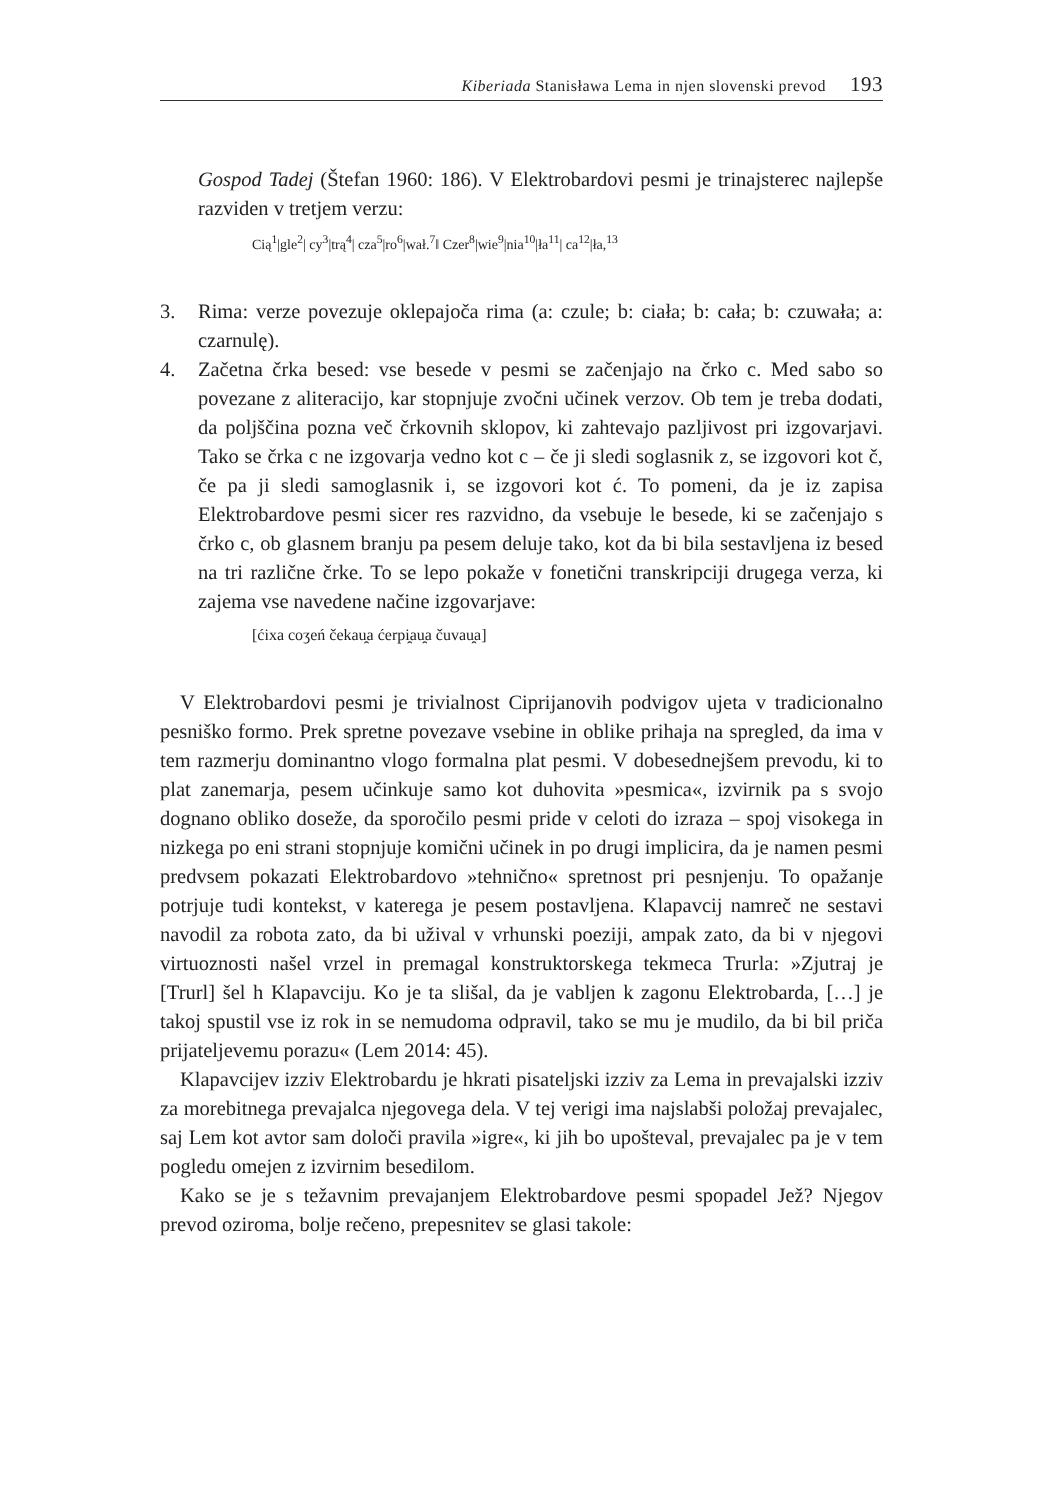Kiberiada Stanisława Lema in njen slovenski prevod 193
Gospod Tadej (Štefan 1960: 186). V Elektrobardovi pesmi je trinajsterec najlepše razviden v tretjem verzu:
Cią<sup>1</sup>|gle<sup>2</sup>| cy<sup>3</sup>|trą<sup>4</sup>| cza<sup>5</sup>|ro<sup>6</sup>|wał.<sup>7</sup>‖ Czer<sup>8</sup>|wie<sup>9</sup>|nia<sup>10</sup>|ła<sup>11</sup>| ca<sup>12</sup>|ła,<sup>13</sup>
3. Rima: verze povezuje oklepajoča rima (a: czule; b: ciała; b: cała; b: czuwała; a: czarnulę).
4. Začetna črka besed: vse besede v pesmi se začenjajo na črko c. Med sabo so povezane z aliteracijo, kar stopnjuje zvočni učinek verzov. Ob tem je treba dodati, da poljščina pozna več črkovnih sklopov, ki zahtevajo pazljivost pri izgovarjavi. Tako se črka c ne izgovarja vedno kot c – če ji sledi soglasnik z, se izgovori kot č, če pa ji sledi samoglasnik i, se izgovori kot ć. To pomeni, da je iz zapisa Elektrobardove pesmi sicer res razvidno, da vsebuje le besede, ki se začenjajo s črko c, ob glasnem branju pa pesem deluje tako, kot da bi bila sestavljena iz besed na tri različne črke. To se lepo pokaže v fonetični transkripciji drugega verza, ki zajema vse navedene načine izgovarjave:
[ćixa coʒeń čekau̯a ćerpi̯au̯a čuvau̯a]
V Elektrobardovi pesmi je trivialnost Ciprijanovih podvigov ujeta v tradicionalno pesniško formo. Prek spretne povezave vsebine in oblike prihaja na spregled, da ima v tem razmerju dominantno vlogo formalna plat pesmi. V dobesednejšem prevodu, ki to plat zanemarja, pesem učinkuje samo kot duhovita »pesmica«, izvirnik pa s svojo dognano obliko doseže, da sporočilo pesmi pride v celoti do izraza – spoj visokega in nizkega po eni strani stopnjuje komični učinek in po drugi implicira, da je namen pesmi predvsem pokazati Elektrobardovo »tehnično« spretnost pri pesnjenju. To opažanje potrjuje tudi kontekst, v katerega je pesem postavljena. Klapavcij namreč ne sestavi navodil za robota zato, da bi užival v vrhunski poeziji, ampak zato, da bi v njegovi virtuoznosti našel vrzel in premagal konstruktorskega tekmeca Trurla: »Zjutraj je [Trurl] šel h Klapavciju. Ko je ta slišal, da je vabljen k zagonu Elektrobarda, […] je takoj spustil vse iz rok in se nemudoma odpravil, tako se mu je mudilo, da bi bil priča prijateljevemu porazu« (Lem 2014: 45).
Klapavcijev izziv Elektrobardu je hkrati pisateljski izziv za Lema in prevajalski izziv za morebitnega prevajalca njegovega dela. V tej verigi ima najslabši položaj prevajalec, saj Lem kot avtor sam določi pravila »igre«, ki jih bo upošteval, prevajalec pa je v tem pogledu omejen z izvirnim besedilom.
Kako se je s težavnim prevajanjem Elektrobardove pesmi spopadel Jež? Njegov prevod oziroma, bolje rečeno, prepesnitev se glasi takole: